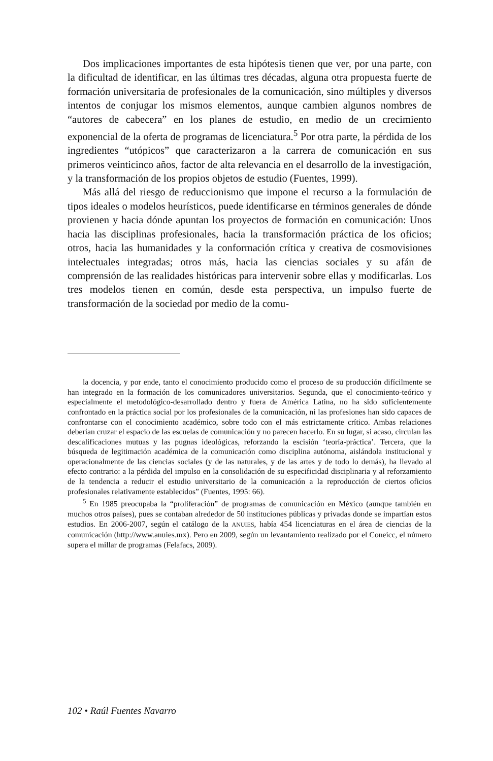Dos implicaciones importantes de esta hipótesis tienen que ver, por una parte, con la dificultad de identificar, en las últimas tres décadas, alguna otra propuesta fuerte de formación universitaria de profesionales de la comunicación, sino múltiples y diversos intentos de conjugar los mismos elementos, aunque cambien algunos nombres de “autores de cabecera” en los planes de estudio, en medio de un crecimiento exponencial de la oferta de programas de licenciatura.<sup>5</sup> Por otra parte, la pérdida de los ingredientes “utópicos” que caracterizaron a la carrera de comunicación en sus primeros veinticinco años, factor de alta relevancia en el desarrollo de la investigación, y la transformación de los propios objetos de estudio (Fuentes, 1999).
Más allá del riesgo de reduccionismo que impone el recurso a la formulación de tipos ideales o modelos heurísticos, puede identificarse en términos generales de dónde provienen y hacia dónde apuntan los proyectos de formación en comunicación: Unos hacia las disciplinas profesionales, hacia la transformación práctica de los oficios; otros, hacia las humanidades y la conformación crítica y creativa de cosmovisiones intelectuales integradas; otros más, hacia las ciencias sociales y su afán de comprensión de las realidades históricas para intervenir sobre ellas y modificarlas. Los tres modelos tienen en común, desde esta perspectiva, un impulso fuerte de transformación de la sociedad por medio de la comu-
la docencia, y por ende, tanto el conocimiento producido como el proceso de su producción difícilmente se han integrado en la formación de los comunicadores universitarios. Segunda, que el conocimiento-teórico y especialmente el metodológico-desarrollado dentro y fuera de América Latina, no ha sido suficientemente confrontado en la práctica social por los profesionales de la comunicación, ni las profesiones han sido capaces de confrontarse con el conocimiento académico, sobre todo con el más estrictamente crítico. Ambas relaciones deberían cruzar el espacio de las escuelas de comunicación y no parecen hacerlo. En su lugar, si acaso, circulan las descalificaciones mutuas y las pugnas ideológicas, reforzando la escisión ‘teoría-práctica’. Tercera, que la búsqueda de legitimación académica de la comunicación como disciplina autónoma, aislándola institucional y operacionalmente de las ciencias sociales (y de las naturales, y de las artes y de todo lo demás), ha llevado al efecto contrario: a la pérdida del impulso en la consolidación de su especificidad disciplinaria y al reforzamiento de la tendencia a reducir el estudio universitario de la comunicación a la reproducción de ciertos oficios profesionales relativamente establecidos” (Fuentes, 1995: 66).
<sup>5</sup> En 1985 preocupaba la “proliferación” de programas de comunicación en México (aunque también en muchos otros países), pues se contaban alrededor de 50 instituciones públicas y privadas donde se impartían estos estudios. En 2006-2007, según el catálogo de la ANUIES, había 454 licenciaturas en el área de ciencias de la comunicación (http://www.anuies.mx). Pero en 2009, según un levantamiento realizado por el Coneicc, el número supera el millar de programas (Felafacs, 2009).
102 • Raúl Fuentes Navarro